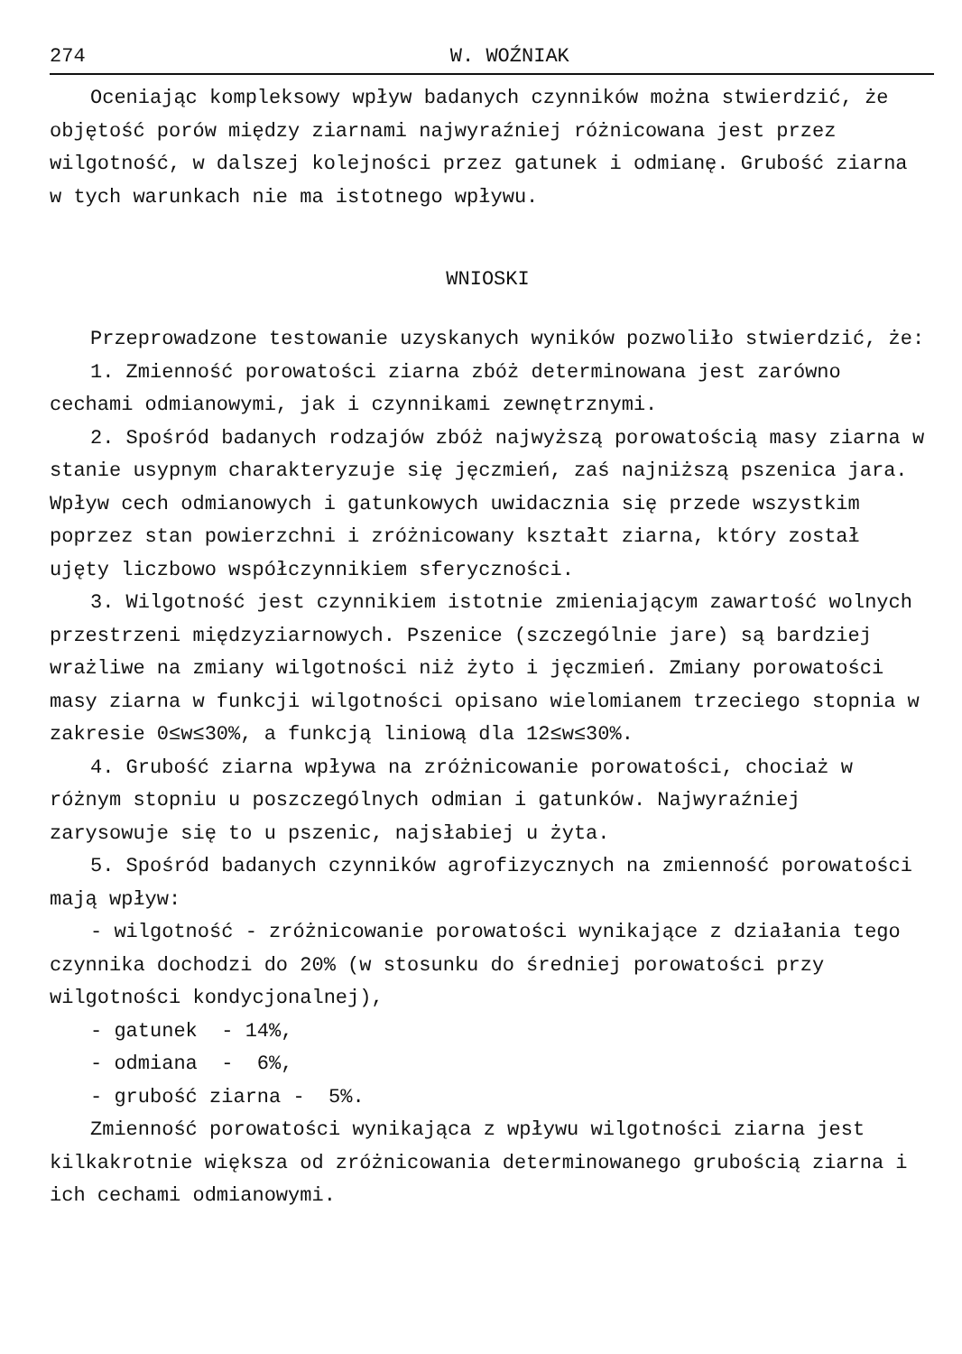274 W. WOŹNIAK
Oceniając kompleksowy wpływ badanych czynników można stwierdzić, że objętość porów między ziarnami najwyraźniej różnicowana jest przez wilgotność, w dalszej kolejności przez gatunek i odmianę. Grubość ziarna w tych warunkach nie ma istotnego wpływu.
WNIOSKI
Przeprowadzone testowanie uzyskanych wyników pozwoliło stwierdzić, że:
1. Zmienność porowatości ziarna zbóż determinowana jest zarówno cechami odmianowymi, jak i czynnikami zewnętrznymi.
2. Spośród badanych rodzajów zbóż najwyższą porowatością masy ziarna w stanie usypnym charakteryzuje się jęczmień, zaś najniższą pszenica jara. Wpływ cech odmianowych i gatunkowych uwidacznia się przede wszystkim poprzez stan powierzchni i zróżnicowany kształt ziarna, który został ujęty liczbowo współczynnikiem sferyczności.
3. Wilgotność jest czynnikiem istotnie zmieniającym zawartość wolnych przestrzeni międzyziarnowych. Pszenice (szczególnie jare) są bardziej wrażliwe na zmiany wilgotności niż żyto i jęczmień. Zmiany porowatości masy ziarna w funkcji wilgotności opisano wielomianem trzeciego stopnia w zakresie 0≤w≤30%, a funkcją liniową dla 12≤w≤30%.
4. Grubość ziarna wpływa na zróżnicowanie porowatości, chociaż w różnym stopniu u poszczególnych odmian i gatunków. Najwyraźniej zarysowuje się to u pszenic, najsłabiej u żyta.
5. Spośród badanych czynników agrofizycznych na zmienność porowatości mają wpływ:
- wilgotność - zróżnicowanie porowatości wynikające z działania tego czynnika dochodzi do 20% (w stosunku do średniej porowatości przy wilgotności kondycjonalnej),
- gatunek - 14%,
- odmiana - 6%,
- grubość ziarna - 5%.
Zmienność porowatości wynikająca z wpływu wilgotności ziarna jest kilkakrotnie większa od zróżnicowania determinowanego grubością ziarna i ich cechami odmianowymi.